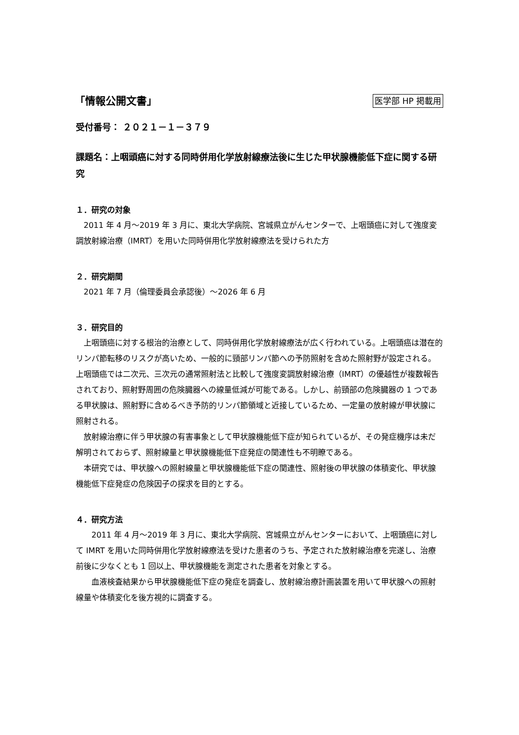「情報公開文書」
医学部 HP 掲載用
受付番号： ２０２１－１－３７９
課題名：上咽頭癌に対する同時併用化学放射線療法後に生じた甲状腺機能低下症に関する研究
１．研究の対象
2011 年 4 月～2019 年 3 月に、東北大学病院、宮城県立がんセンターで、上咽頭癌に対して強度変調放射線治療（IMRT）を用いた同時併用化学放射線療法を受けられた方
２．研究期間
2021 年 7 月（倫理委員会承認後）～2026 年 6 月
３．研究目的
上咽頭癌に対する根治的治療として、同時併用化学放射線療法が広く行われている。上咽頭癌は潜在的リンパ節転移のリスクが高いため、一般的に頸部リンパ節への予防照射を含めた照射野が設定される。上咽頭癌では二次元、三次元の通常照射法と比較して強度変調放射線治療（IMRT）の優越性が複数報告されており、照射野周囲の危険臓器への線量低減が可能である。しかし、前頸部の危険臓器の 1 つである甲状腺は、照射野に含めるべき予防的リンパ節領域と近接しているため、一定量の放射線が甲状腺に照射される。
放射線治療に伴う甲状腺の有害事象として甲状腺機能低下症が知られているが、その発症機序は未だ解明されておらず、照射線量と甲状腺機能低下症発症の関連性も不明瞭である。
本研究では、甲状腺への照射線量と甲状腺機能低下症の関連性、照射後の甲状腺の体積変化、甲状腺機能低下症発症の危険因子の探求を目的とする。
４．研究方法
2011 年 4 月～2019 年 3 月に、東北大学病院、宮城県立がんセンターにおいて、上咽頭癌に対して IMRT を用いた同時併用化学放射線療法を受けた患者のうち、予定された放射線治療を完遂し、治療前後に少なくとも 1 回以上、甲状腺機能を測定された患者を対象とする。
血液検査結果から甲状腺機能低下症の発症を調査し、放射線治療計画装置を用いて甲状腺への照射線量や体積変化を後方視的に調査する。